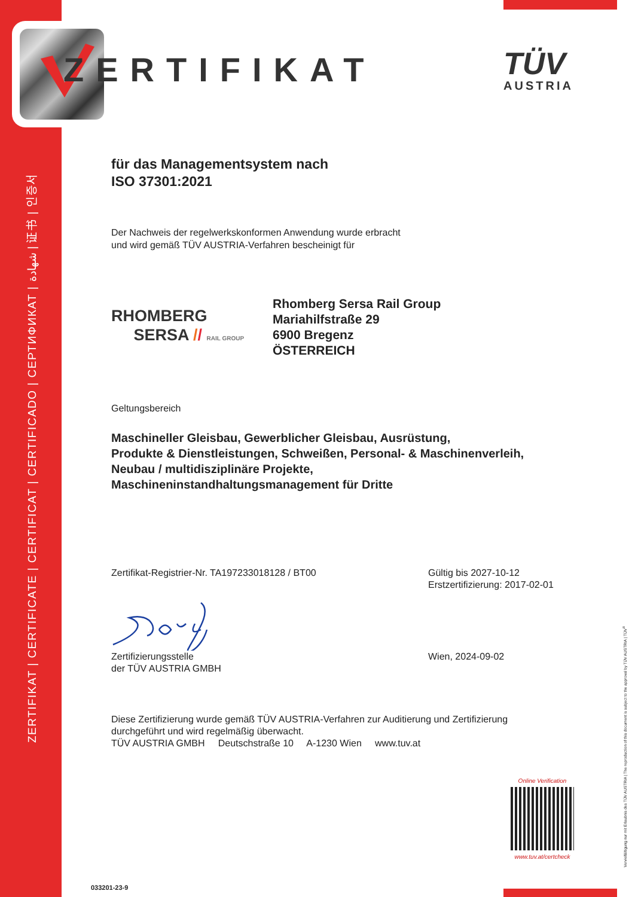ZERTIFIKAT | CERTIFICATE | CERTIFICAT | CERTIFICADO | СЕРТИФИКАТ | شهادة | 证书 | 인증서
ZERTIFIKAT
TÜV
AUSTRIA
für das Managementsystem nach
ISO 37301:2021
Der Nachweis der regelwerkskonformen Anwendung wurde erbracht
und wird gemäß TÜV AUSTRIA-Verfahren bescheinigt für
RHOMBERG
SERSA // RAIL GROUP
Rhomberg Sersa Rail Group
Mariahilfstraße 29
6900 Bregenz
ÖSTERREICH
Geltungsbereich
Maschineller Gleisbau, Gewerblicher Gleisbau, Ausrüstung,
Produkte & Dienstleistungen, Schweißen, Personal- & Maschinenverleih,
Neubau / multidisziplinäre Projekte,
Maschineninstandhaltungsmanagement für Dritte
Zertifikat-Registrier-Nr. TA197233018128 / BT00 Gültig bis 2027-10-12
Erstzertifizierung: 2017-02-01
Zertifizierungsstelle
der TÜV AUSTRIA GMBH
Wien, 2024-09-02
Diese Zertifizierung wurde gemäß TÜV AUSTRIA-Verfahren zur Auditierung und Zertifizierung
durchgeführt und wird regelmäßig überwacht.
TÜV AUSTRIA GMBH Deutschstraße 10 A-1230 Wien www.tuv.at
Online Verification
www.tuv.at/certcheck
033201-23-9
Vervielfältigung nur mit Erlaubnis des TÜV AUSTRIA | The reproduction of this document is subject to the approval by TÜV AUSTRIA | TÜV<sup>®</sup>